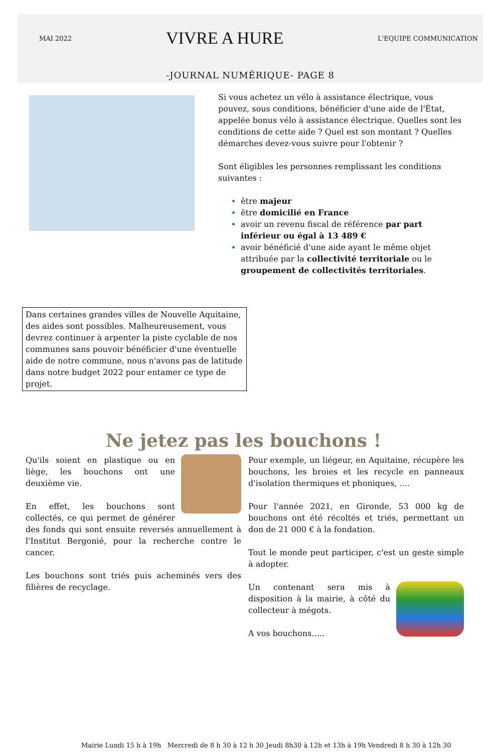MAI 2022 VIVRE A HURE L'EQUIPE COMMUNICATION
-JOURNAL NUMÉRIQUE- PAGE 8
Si vous achetez un vélo à assistance électrique, vous pouvez, sous conditions, bénéficier d'une aide de l'État, appelée bonus vélo à assistance électrique. Quelles sont les conditions de cette aide ? Quel est son montant ? Quelles démarches devez-vous suivre pour l'obtenir ?
Sont éligibles les personnes remplissant les conditions suivantes :
être majeur
être domicilié en France
avoir un revenu fiscal de référence par part inférieur ou égal à 13 489 €
avoir bénéficié d'une aide ayant le même objet attribuée par la collectivité territoriale ou le groupement de collectivités territoriales.
Dans certaines grandes villes de Nouvelle Aquitaine, des aides sont possibles. Malheureusement, vous devrez continuer à arpenter la piste cyclable de nos communes sans pouvoir bénéficier d'une éventuelle aide de notre commune, nous n'avons pas de latitude dans notre budget 2022 pour entamer ce type de projet.
Ne jetez pas les bouchons !
Qu'ils soient en plastique ou en liège, les bouchons ont une deuxième vie.
En effet, les bouchons sont collectés, ce qui permet de générer des fonds qui sont ensuite reversés annuellement à l'Institut Bergonié, pour la recherche contre le cancer.
Les bouchons sont triés puis acheminés vers des filières de recyclage.
Pour exemple, un liégeur, en Aquitaine, récupère les bouchons, les broies et les recycle en panneaux d'isolation thermiques et phoniques, ….
Pour l'année 2021, en Gironde, 53 000 kg de bouchons ont été récoltés et triés, permettant un don de 21 000 € à la fondation.
Tout le monde peut participer, c'est un geste simple à adopter.
Un contenant sera mis à disposition à la mairie, à côté du collecteur à mégots.
A vos bouchons…..
Mairie Lundi 15 h à 19h Mercredi de 8 h 30 à 12 h 30 Jeudi 8h30 à 12h et 13h à 19h Vendredi 8 h 30 à 12h 30